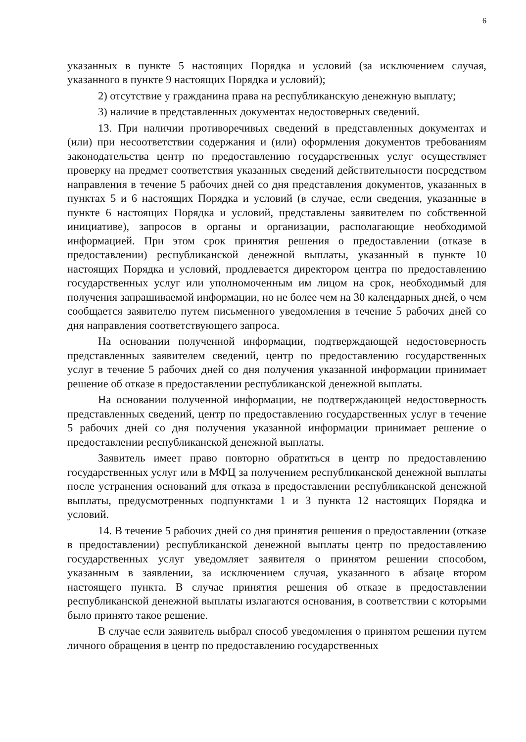6
указанных в пункте 5 настоящих Порядка и условий (за исключением случая, указанного в пункте 9 настоящих Порядка и условий);
2) отсутствие у гражданина права на республиканскую денежную выплату;
3) наличие в представленных документах недостоверных сведений.
13. При наличии противоречивых сведений в представленных документах и (или) при несоответствии содержания и (или) оформления документов требованиям законодательства центр по предоставлению государственных услуг осуществляет проверку на предмет соответствия указанных сведений действительности посредством направления в течение 5 рабочих дней со дня представления документов, указанных в пунктах 5 и 6 настоящих Порядка и условий (в случае, если сведения, указанные в пункте 6 настоящих Порядка и условий, представлены заявителем по собственной инициативе), запросов в органы и организации, располагающие необходимой информацией. При этом срок принятия решения о предоставлении (отказе в предоставлении) республиканской денежной выплаты, указанный в пункте 10 настоящих Порядка и условий, продлевается директором центра по предоставлению государственных услуг или уполномоченным им лицом на срок, необходимый для получения запрашиваемой информации, но не более чем на 30 календарных дней, о чем сообщается заявителю путем письменного уведомления в течение 5 рабочих дней со дня направления соответствующего запроса.
На основании полученной информации, подтверждающей недостоверность представленных заявителем сведений, центр по предоставлению государственных услуг в течение 5 рабочих дней со дня получения указанной информации принимает решение об отказе в предоставлении республиканской денежной выплаты.
На основании полученной информации, не подтверждающей недостоверность представленных сведений, центр по предоставлению государственных услуг в течение 5 рабочих дней со дня получения указанной информации принимает решение о предоставлении республиканской денежной выплаты.
Заявитель имеет право повторно обратиться в центр по предоставлению государственных услуг или в МФЦ за получением республиканской денежной выплаты после устранения оснований для отказа в предоставлении республиканской денежной выплаты, предусмотренных подпунктами 1 и 3 пункта 12 настоящих Порядка и условий.
14. В течение 5 рабочих дней со дня принятия решения о предоставлении (отказе в предоставлении) республиканской денежной выплаты центр по предоставлению государственных услуг уведомляет заявителя о принятом решении способом, указанным в заявлении, за исключением случая, указанного в абзаце втором настоящего пункта. В случае принятия решения об отказе в предоставлении республиканской денежной выплаты излагаются основания, в соответствии с которыми было принято такое решение.
В случае если заявитель выбрал способ уведомления о принятом решении путем личного обращения в центр по предоставлению государственных